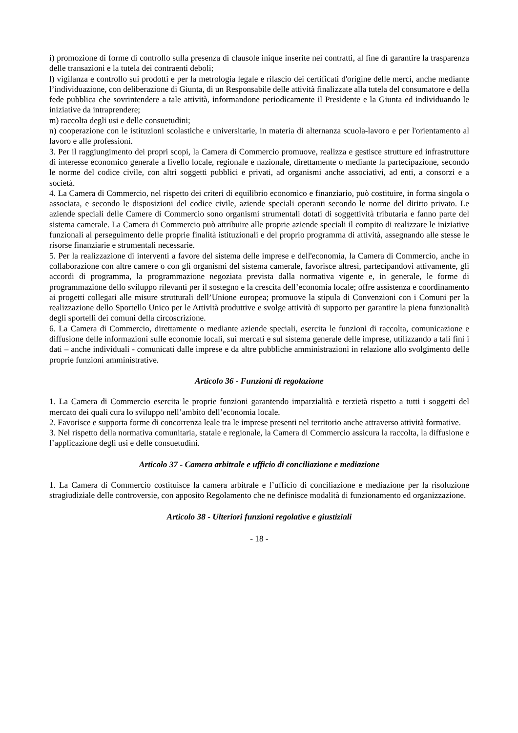i) promozione di forme di controllo sulla presenza di clausole inique inserite nei contratti, al fine di garantire la trasparenza delle transazioni e la tutela dei contraenti deboli;
l) vigilanza e controllo sui prodotti e per la metrologia legale e rilascio dei certificati d'origine delle merci, anche mediante l’individuazione, con deliberazione di Giunta, di un Responsabile delle attività finalizzate alla tutela del consumatore e della fede pubblica che sovrintendere a tale attività, informandone periodicamente il Presidente e la Giunta ed individuando le iniziative da intraprendere;
m) raccolta degli usi e delle consuetudini;
n) cooperazione con le istituzioni scolastiche e universitarie, in materia di alternanza scuola-lavoro e per l'orientamento al lavoro e alle professioni.
3. Per il raggiungimento dei propri scopi, la Camera di Commercio promuove, realizza e gestisce strutture ed infrastrutture di interesse economico generale a livello locale, regionale e nazionale, direttamente o mediante la partecipazione, secondo le norme del codice civile, con altri soggetti pubblici e privati, ad organismi anche associativi, ad enti, a consorzi e a società.
4. La Camera di Commercio, nel rispetto dei criteri di equilibrio economico e finanziario, può costituire, in forma singola o associata, e secondo le disposizioni del codice civile, aziende speciali operanti secondo le norme del diritto privato. Le aziende speciali delle Camere di Commercio sono organismi strumentali dotati di soggettività tributaria e fanno parte del sistema camerale. La Camera di Commercio può attribuire alle proprie aziende speciali il compito di realizzare le iniziative funzionali al perseguimento delle proprie finalità istituzionali e del proprio programma di attività, assegnando alle stesse le risorse finanziarie e strumentali necessarie.
5. Per la realizzazione di interventi a favore del sistema delle imprese e dell'economia, la Camera di Commercio, anche in collaborazione con altre camere o con gli organismi del sistema camerale, favorisce altresì, partecipandovi attivamente, gli accordi di programma, la programmazione negoziata prevista dalla normativa vigente e, in generale, le forme di programmazione dello sviluppo rilevanti per il sostegno e la crescita dell’economia locale; offre assistenza e coordinamento ai progetti collegati alle misure strutturali dell’Unione europea; promuove la stipula di Convenzioni con i Comuni per la realizzazione dello Sportello Unico per le Attività produttive e svolge attività di supporto per garantire la piena funzionalità degli sportelli dei comuni della circoscrizione.
6. La Camera di Commercio, direttamente o mediante aziende speciali, esercita le funzioni di raccolta, comunicazione e diffusione delle informazioni sulle economie locali, sui mercati e sul sistema generale delle imprese, utilizzando a tali fini i dati – anche individuali - comunicati dalle imprese e da altre pubbliche amministrazioni in relazione allo svolgimento delle proprie funzioni amministrative.
Articolo 36 - Funzioni di regolazione
1. La Camera di Commercio esercita le proprie funzioni garantendo imparzialità e terzietà rispetto a tutti i soggetti del mercato dei quali cura lo sviluppo nell’ambito dell’economia locale.
2. Favorisce e supporta forme di concorrenza leale tra le imprese presenti nel territorio anche attraverso attività formative.
3. Nel rispetto della normativa comunitaria, statale e regionale, la Camera di Commercio assicura la raccolta, la diffusione e l’applicazione degli usi e delle consuetudini.
Articolo 37 - Camera arbitrale e ufficio di conciliazione e mediazione
1. La Camera di Commercio costituisce la camera arbitrale e l’ufficio di conciliazione e mediazione per la risoluzione stragiudiziale delle controversie, con apposito Regolamento che ne definisce modalità di funzionamento ed organizzazione.
Articolo 38 - Ulteriori funzioni regolative e giustiziali
- 18 -